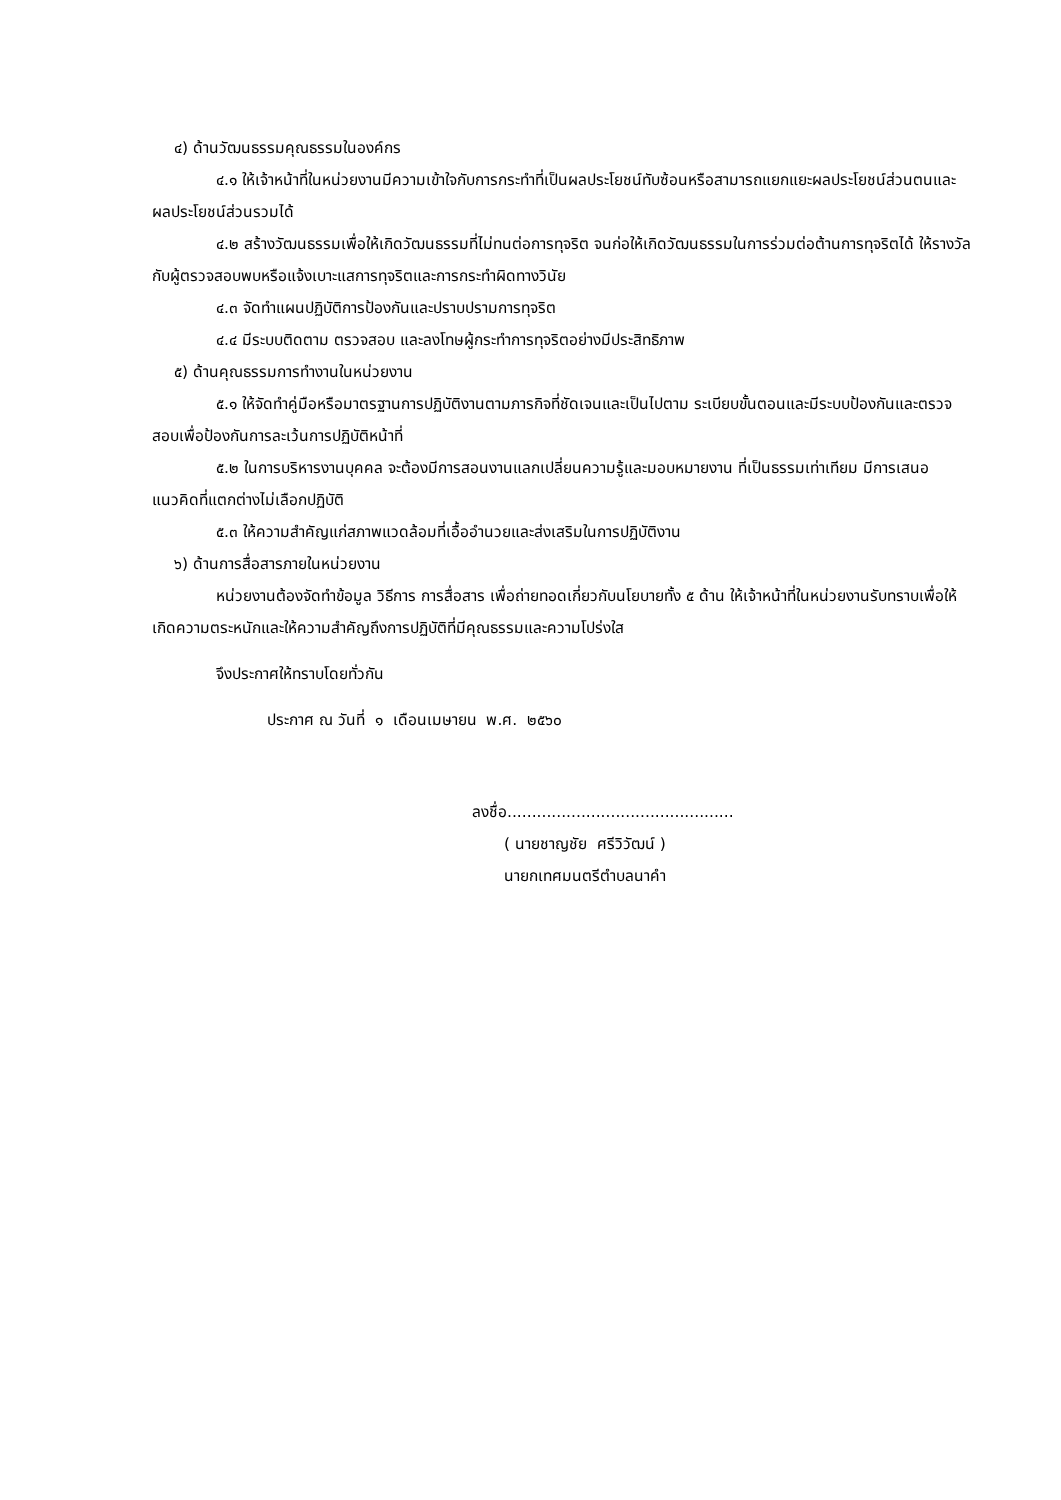๔) ด้านวัฒนธรรมคุณธรรมในองค์กร
๔.๑ ให้เจ้าหน้าที่ในหน่วยงานมีความเข้าใจกับการกระทำที่เป็นผลประโยชน์ทับซ้อนหรือสามารถแยกแยะผลประโยชน์ส่วนตนและผลประโยชน์ส่วนรวมได้
๔.๒ สร้างวัฒนธรรมเพื่อให้เกิดวัฒนธรรมที่ไม่ทนต่อการทุจริต จนก่อให้เกิดวัฒนธรรมในการร่วมต่อต้านการทุจริตได้ ให้รางวัลกับผู้ตรวจสอบพบหรือแจ้งเบาะแสการทุจริตและการกระทำผิดทางวินัย
๔.๓ จัดทำแผนปฏิบัติการป้องกันและปราบปรามการทุจริต
๔.๔ มีระบบติดตาม ตรวจสอบ และลงโทษผู้กระทำการทุจริตอย่างมีประสิทธิภาพ
๕) ด้านคุณธรรมการทำงานในหน่วยงาน
๕.๑ ให้จัดทำคู่มือหรือมาตรฐานการปฏิบัติงานตามภารกิจที่ชัดเจนและเป็นไปตาม ระเบียบขั้นตอนและมีระบบป้องกันและตรวจสอบเพื่อป้องกันการละเว้นการปฏิบัติหน้าที่
๕.๒ ในการบริหารงานบุคคล จะต้องมีการสอนงานแลกเปลี่ยนความรู้และมอบหมายงาน ที่เป็นธรรมเท่าเทียม มีการเสนอแนวคิดที่แตกต่างไม่เลือกปฏิบัติ
๕.๓ ให้ความสำคัญแก่สภาพแวดล้อมที่เอื้ออำนวยและส่งเสริมในการปฏิบัติงาน
๖) ด้านการสื่อสารภายในหน่วยงาน
หน่วยงานต้องจัดทำข้อมูล วิธีการ การสื่อสาร เพื่อถ่ายทอดเกี่ยวกับนโยบายทั้ง ๕ ด้าน ให้เจ้าหน้าที่ในหน่วยงานรับทราบเพื่อให้เกิดความตระหนักและให้ความสำคัญถึงการปฏิบัติที่มีคุณธรรมและความโปร่งใส
จึงประกาศให้ทราบโดยทั่วกัน
ประกาศ ณ วันที่ ๑ เดือนเมษายน พ.ศ. ๒๕๖๐
ลงชื่อ..............................................
( นายชาญชัย ศรีวิวัฒน์ )
นายกเทศมนตรีตำบลนาคำ